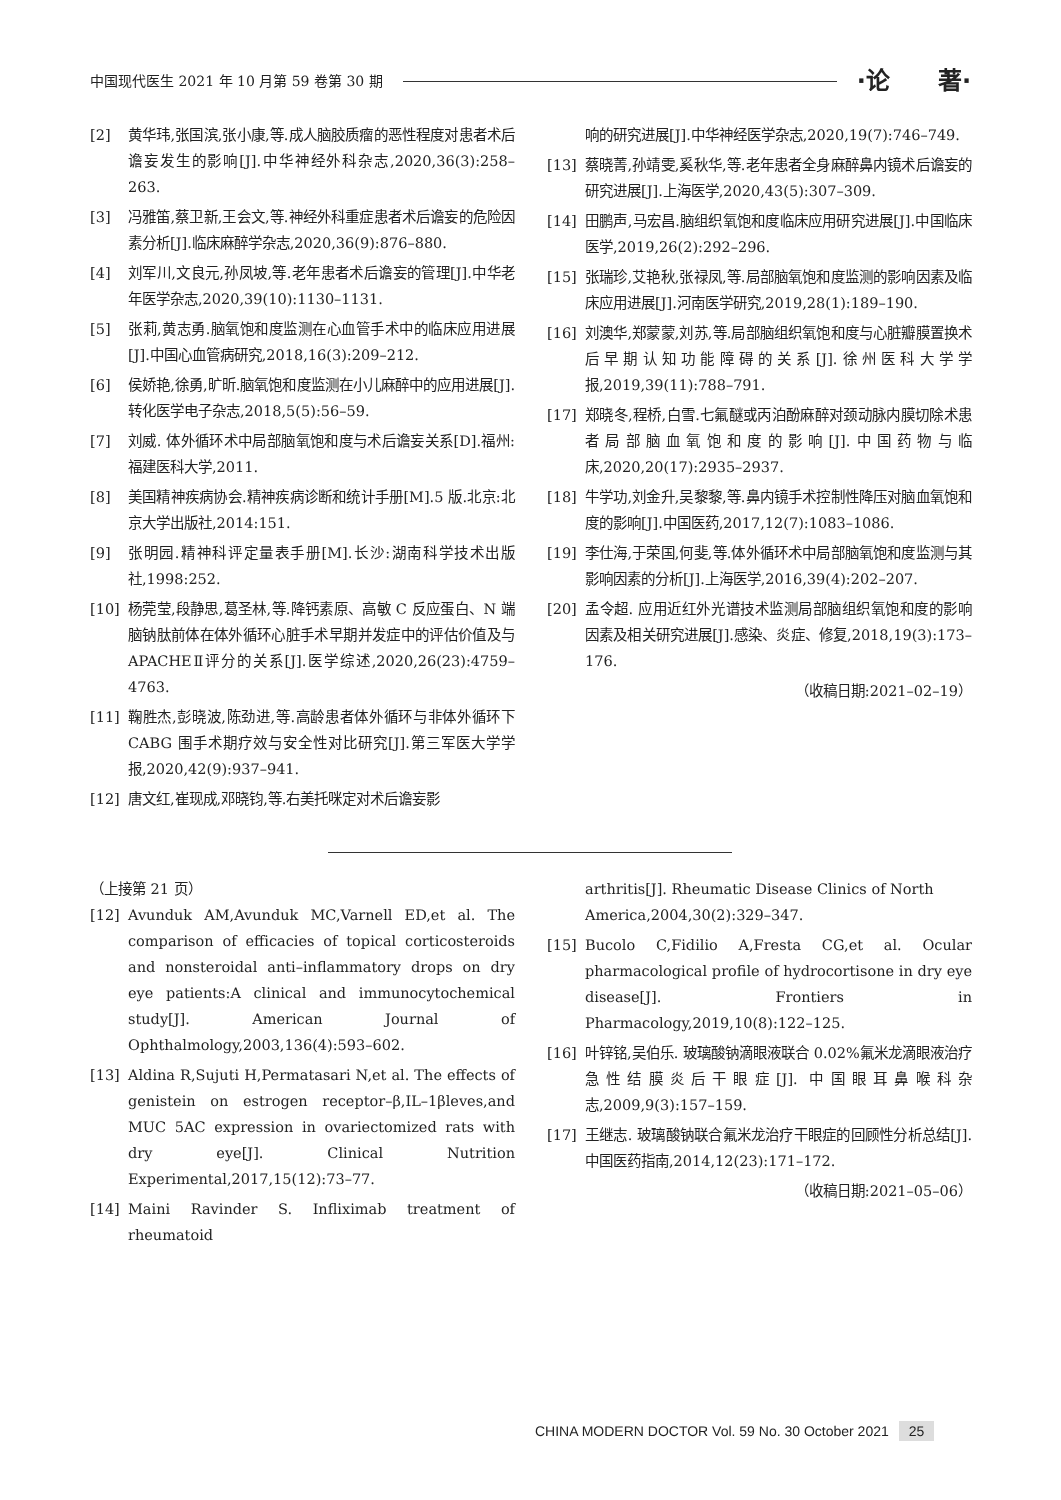中国现代医生 2021 年 10 月第 59 卷第 30 期
·论　　著·
[2] 黄华玮,张国滨,张小康,等.成人脑胶质瘤的恶性程度对患者术后谵妄发生的影响[J].中华神经外科杂志,2020,36(3):258–263.
[3] 冯雅笛,蔡卫新,王会文,等.神经外科重症患者术后谵妄的危险因素分析[J].临床麻醉学杂志,2020,36(9):876–880.
[4] 刘军川,文良元,孙凤坡,等.老年患者术后谵妄的管理[J].中华老年医学杂志,2020,39(10):1130–1131.
[5] 张莉,黄志勇.脑氧饱和度监测在心血管手术中的临床应用进展[J].中国心血管病研究,2018,16(3):209–212.
[6] 侯娇艳,徐勇,旷昕.脑氧饱和度监测在小儿麻醉中的应用进展[J].转化医学电子杂志,2018,5(5):56–59.
[7] 刘威. 体外循环术中局部脑氧饱和度与术后谵妄关系[D].福州:福建医科大学,2011.
[8] 美国精神疾病协会.精神疾病诊断和统计手册[M].5 版.北京:北京大学出版社,2014:151.
[9] 张明园.精神科评定量表手册[M].长沙:湖南科学技术出版社,1998:252.
[10] 杨莞莹,段静思,葛圣林,等.降钙素原、高敏 C 反应蛋白、N 端脑钠肽前体在体外循环心脏手术早期并发症中的评估价值及与 APACHEⅡ评分的关系[J].医学综述,2020,26(23):4759–4763.
[11] 鞠胜杰,彭晓波,陈劲进,等.高龄患者体外循环与非体外循环下 CABG 围手术期疗效与安全性对比研究[J].第三军医大学学报,2020,42(9):937–941.
[12] 唐文红,崔现成,邓晓钧,等.右美托咪定对术后谵妄影
响的研究进展[J].中华神经医学杂志,2020,19(7):746–749.
[13] 蔡晓菁,孙靖雯,奚秋华,等.老年患者全身麻醉鼻内镜术后谵妄的研究进展[J].上海医学,2020,43(5):307–309.
[14] 田鹏声,马宏昌.脑组织氧饱和度临床应用研究进展[J].中国临床医学,2019,26(2):292–296.
[15] 张瑞珍,艾艳秋,张禄凤,等.局部脑氧饱和度监测的影响因素及临床应用进展[J].河南医学研究,2019,28(1):189–190.
[16] 刘澳华,郑蒙蒙,刘苏,等.局部脑组织氧饱和度与心脏瓣膜置换术后早期认知功能障碍的关系[J].徐州医科大学学报,2019,39(11):788–791.
[17] 郑晓冬,程桥,白雪.七氟醚或丙泊酚麻醉对颈动脉内膜切除术患者局部脑血氧饱和度的影响[J].中国药物与临床,2020,20(17):2935–2937.
[18] 牛学功,刘金升,吴黎黎,等.鼻内镜手术控制性降压对脑血氧饱和度的影响[J].中国医药,2017,12(7):1083–1086.
[19] 李仕海,于荣国,何斐,等.体外循环术中局部脑氧饱和度监测与其影响因素的分析[J].上海医学,2016,39(4):202–207.
[20] 孟令超. 应用近红外光谱技术监测局部脑组织氧饱和度的影响因素及相关研究进展[J].感染、炎症、修复,2018,19(3):173–176.
（收稿日期:2021–02–19）
（上接第 21 页）
[12] Avunduk AM,Avunduk MC,Varnell ED,et al. The comparison of efficacies of topical corticosteroids and nonsteroidal anti–inflammatory drops on dry eye patients:A clinical and immunocytochemical study[J]. American Journal of Ophthalmology,2003,136(4):593–602.
[13] Aldina R,Sujuti H,Permatasari N,et al. The effects of genistein on estrogen receptor–β,IL–1βleves,and MUC 5AC expression in ovariectomized rats with dry eye[J]. Clinical Nutrition Experimental,2017,15(12):73–77.
[14] Maini Ravinder S. Infliximab treatment of rheumatoid
arthritis[J]. Rheumatic Disease Clinics of North America,2004,30(2):329–347.
[15] Bucolo C,Fidilio A,Fresta CG,et al. Ocular pharmacological profile of hydrocortisone in dry eye disease[J]. Frontiers in Pharmacology,2019,10(8):122–125.
[16] 叶锌铭,吴伯乐. 玻璃酸钠滴眼液联合 0.02%氟米龙滴眼液治疗急性结膜炎后干眼症[J]. 中国眼耳鼻喉科杂志,2009,9(3):157–159.
[17] 王继志. 玻璃酸钠联合氟米龙治疗干眼症的回顾性分析总结[J].中国医药指南,2014,12(23):171–172.
（收稿日期:2021–05–06）
CHINA MODERN DOCTOR Vol. 59 No. 30 October 2021 25